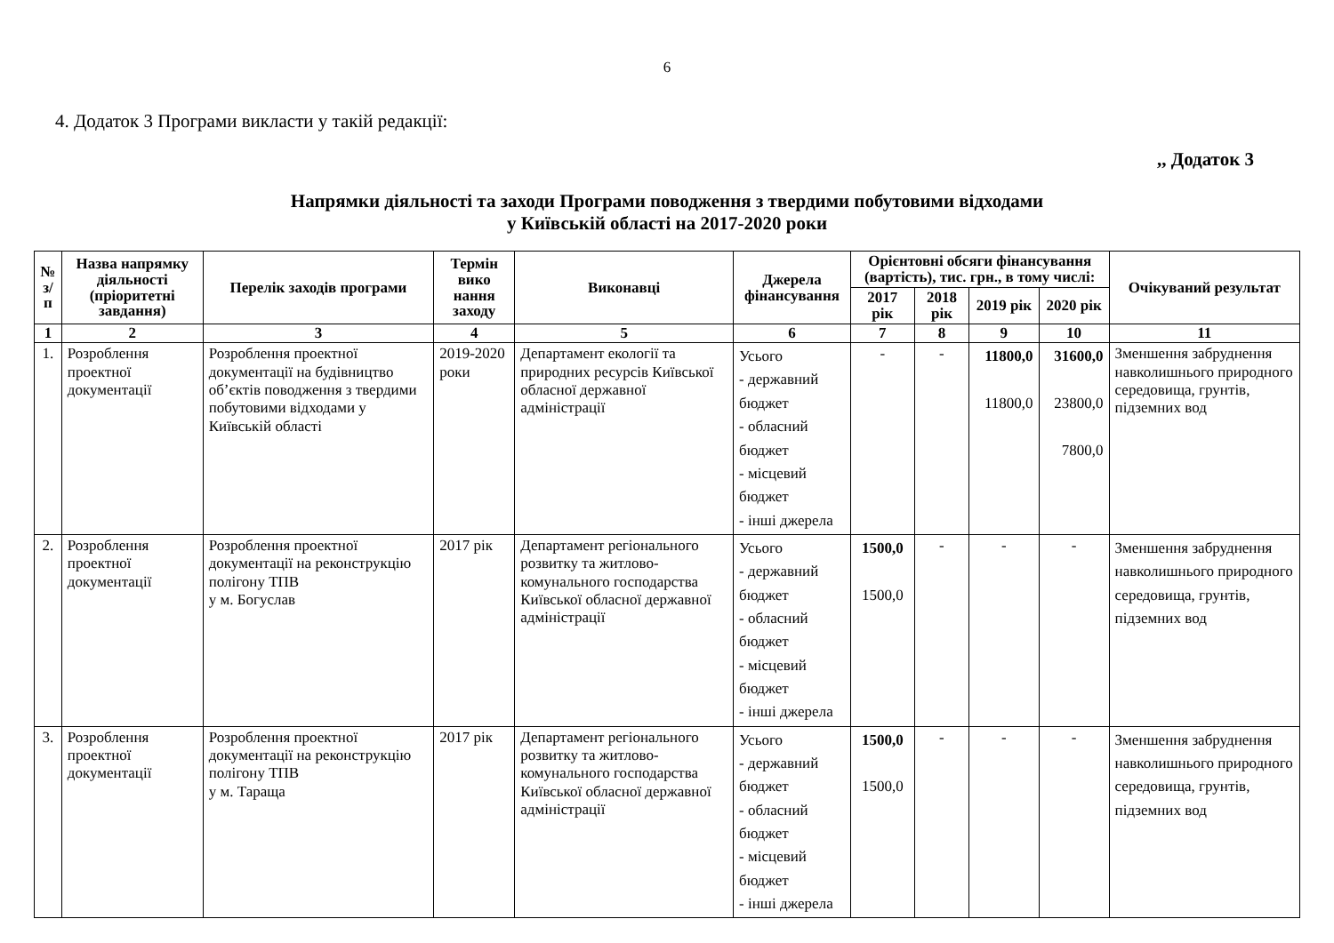6
4. Додаток 3 Програми викласти у такій редакції:
,, Додаток 3
Напрямки діяльності та заходи Програми поводження з твердими побутовими відходами
у Київській області на 2017-2020 роки
| № з/п | Назва напрямку діяльності (пріоритетні завдання) | Перелік заходів програми | Термін вико нання заходу | Виконавці | Джерела фінансування | Орієнтовні обсяги фінансування (вартість), тис. грн., в тому числі: | | | | Очікуваний результат |
| --- | --- | --- | --- | --- | --- | --- | --- | --- | --- | --- |
| | | | | | | 2017 рік | 2018 рік | 2019 рік | 2020 рік | |
| 1 | 2 | 3 | 4 | 5 | 6 | 7 | 8 | 9 | 10 | 11 |
| 1. | Розроблення проектної документації | Розроблення проектної документації на будівництво об’єктів поводження з твердими побутовими відходами у Київській області | 2019-2020 роки | Департамент екології та природних ресурсів Київської обласної державної адміністрації | Усього - державний бюджет - обласний бюджет - місцевий бюджет - інші джерела | - | - | 11800,0 11800,0 | 31600,0 23800,0 7800,0 | Зменшення забруднення навколишнього природного середовища, грунтів, підземних вод |
| 2. | Розроблення проектної документації | Розроблення проектної документації на реконструкцію полігону ТПВ у м. Богуслав | 2017 рік | Департамент регіонального розвитку та житлово-комунального господарства Київської обласної державної адміністрації | Усього - державний бюджет - обласний бюджет - місцевий бюджет - інші джерела | 1500,0 1500,0 | - | - | - | Зменшення забруднення навколишнього природного середовища, грунтів, підземних вод |
| 3. | Розроблення проектної документації | Розроблення проектної документації на реконструкцію полігону ТПВ у м. Тараща | 2017 рік | Департамент регіонального розвитку та житлово-комунального господарства Київської обласної державної адміністрації | Усього - державний бюджет - обласний бюджет - місцевий бюджет - інші джерела | 1500,0 1500,0 | - | - | - | Зменшення забруднення навколишнього природного середовища, грунтів, підземних вод |